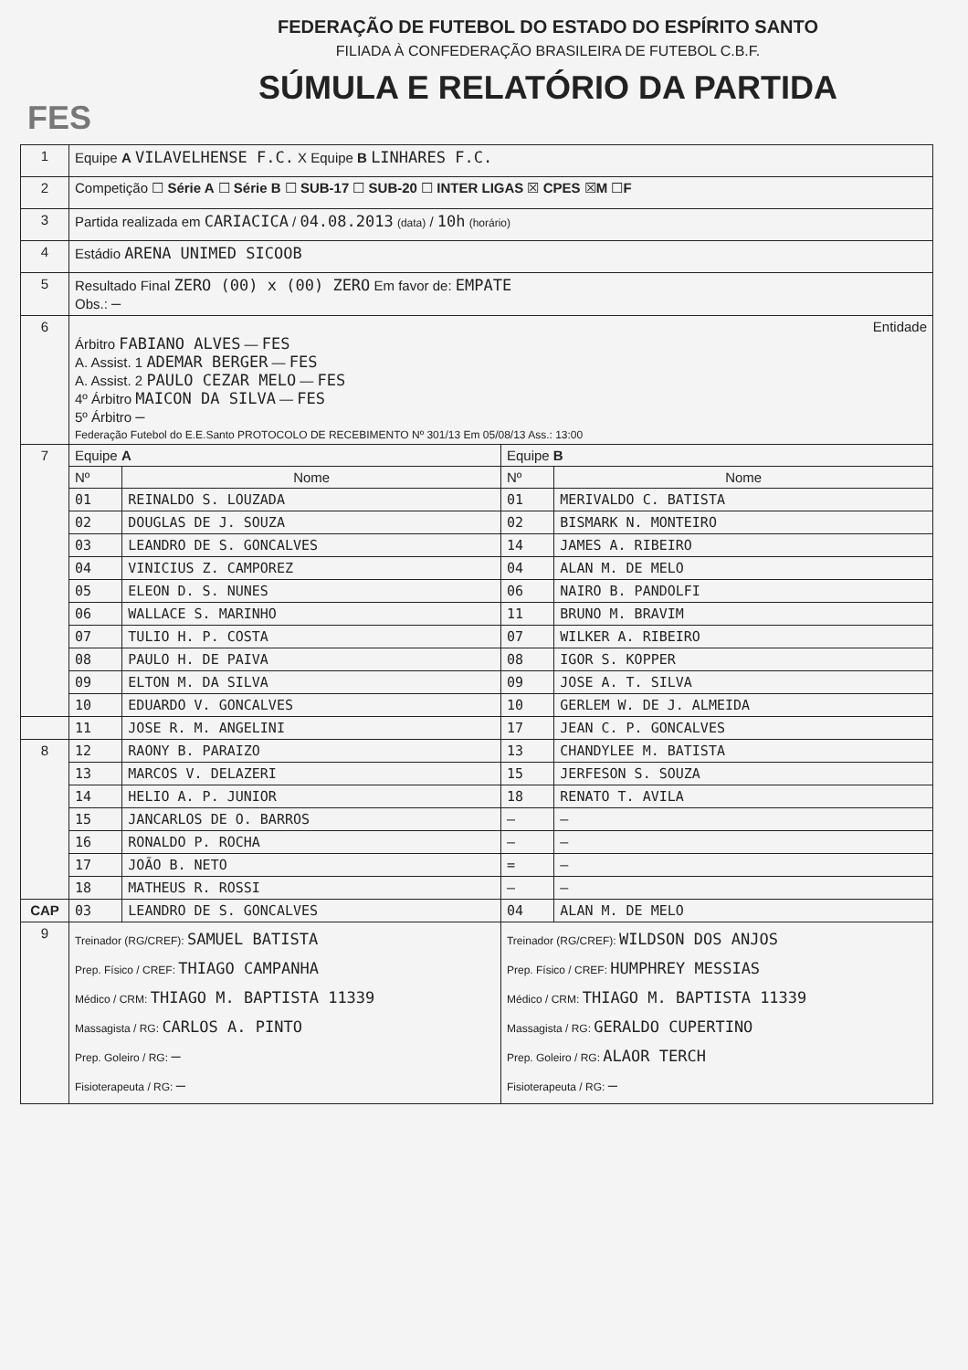FES
FEDERAÇÃO DE FUTEBOL DO ESTADO DO ESPÍRITO SANTO
FILIADA À CONFEDERAÇÃO BRASILEIRA DE FUTEBOL C.B.F.
SÚMULA E RELATÓRIO DA PARTIDA
| 1 | Equipe A VILAVELHENSE F.C. X Equipe B LINHARES F.C. | | | |
| 2 | Competição ☐ Série A ☐ Série B ☐ SUB-17 ☐ SUB-20 ☐ INTER LIGAS ☒ CPES ☒ M ☐ F | | | |
| 3 | Partida realizada em CARIACICA / 04.08.2013 (data) / 10h (horário) | | | |
| 4 | Estádio ARENA UNIMED SICOOB | | | |
| 5 | Resultado Final ZERO (00) x (00) ZERO Em favor de: EMPATE Obs.: — | | | |
| 6 | Entidade Árbitro FABIANO ALVES — FES A. Assist. 1 ADEMAR BERGER — FES A. Assist. 2 PAULO CEZAR MELO — FES 4º Árbitro MAICON DA SILVA — FES 5º Árbitro — Federação Futebol do E.E.Santo PROTOCOLO DE RECEBIMENTO Nº 301/13 Em 05/08/13 Ass.: 13:00 | | | |
| 7 | Equipe A | | Equipe B | |
| | Nº | Nome | Nº | Nome |
| | 01 | REINALDO S. LOUZADA | 01 | MERIVALDO C. BATISTA |
| | 02 | DOUGLAS DE J. SOUZA | 02 | BISMARK N. MONTEIRO |
| | 03 | LEANDRO DE S. GONCALVES | 14 | JAMES A. RIBEIRO |
| | 04 | VINICIUS Z. CAMPOREZ | 04 | ALAN M. DE MELO |
| | 05 | ELEON D. S. NUNES | 06 | NAIRO B. PANDOLFI |
| | 06 | WALLACE S. MARINHO | 11 | BRUNO M. BRAVIM |
| | 07 | TULIO H. P. COSTA | 07 | WILKER A. RIBEIRO |
| | 08 | PAULO H. DE PAIVA | 08 | IGOR S. KOPPER |
| | 09 | ELTON M. DA SILVA | 09 | JOSE A. T. SILVA |
| | 10 | EDUARDO V. GONCALVES | 10 | GERLEM W. DE J. ALMEIDA |
| | 11 | JOSE R. M. ANGELINI | 17 | JEAN C. P. GONCALVES |
| 8 | 12 | RAONY B. PARAIZO | 13 | CHANDYLEE M. BATISTA |
| | 13 | MARCOS V. DELAZERI | 15 | JERFESON S. SOUZA |
| | 14 | HELIO A. P. JUNIOR | 18 | RENATO T. AVILA |
| | 15 | JANCARLOS DE O. BARROS | — | — |
| | 16 | RONALDO P. ROCHA | — | — |
| | 17 | JOÃO B. NETO | = | — |
| | 18 | MATHEUS R. ROSSI | — | — |
| CAP | 03 | LEANDRO DE S. GONCALVES | 04 | ALAN M. DE MELO |
| 9 | Treinador (RG/CREF): SAMUEL BATISTA Prep. Físico / CREF: THIAGO CAMPANHA Médico / CRM: THIAGO M. BAPTISTA 11339 Massagista / RG: CARLOS A. PINTO Prep. Goleiro / RG: — Fisioterapeuta / RG: — | | Treinador (RG/CREF): WILDSON DOS ANJOS Prep. Físico / CREF: HUMPHREY MESSIAS Médico / CRM: THIAGO M. BAPTISTA 11339 Massagista / RG: GERALDO CUPERTINO Prep. Goleiro / RG: ALAOR TERCH Fisioterapeuta / RG: — | |